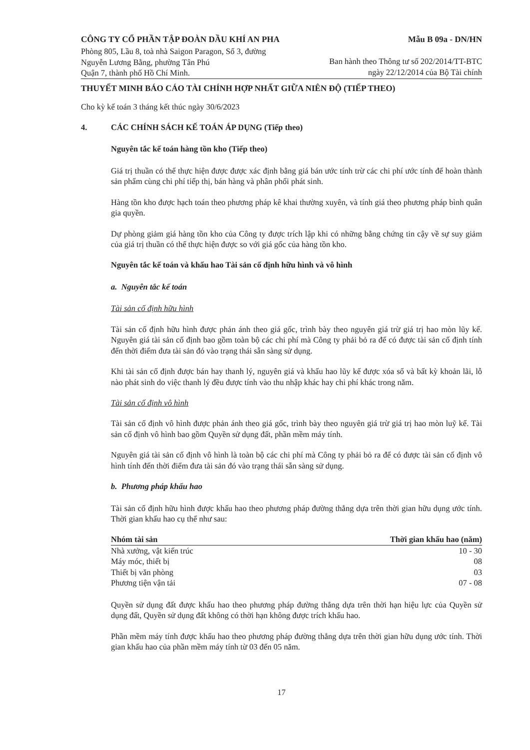CÔNG TY CỔ PHẦN TẬP ĐOÀN DẦU KHÍ AN PHA
Phòng 805, Lầu 8, toà nhà Saigon Paragon, Số 3, đường
Nguyễn Lương Bằng, phường Tân Phú
Quận 7, thành phố Hồ Chí Minh.
Mẫu B 09a - DN/HN
Ban hành theo Thông tư số 202/2014/TT-BTC
ngày 22/12/2014 của Bộ Tài chính
THUYẾT MINH BÁO CÁO TÀI CHÍNH HỢP NHẤT GIỮA NIÊN ĐỘ (TIẾP THEO)
Cho kỳ kế toán 3 tháng kết thúc ngày 30/6/2023
4. CÁC CHÍNH SÁCH KẾ TOÁN ÁP DỤNG (Tiếp theo)
Nguyên tắc kế toán hàng tồn kho (Tiếp theo)
Giá trị thuần có thể thực hiện được được xác định bằng giá bán ước tính trừ các chi phí ước tính để hoàn thành sản phẩm cùng chi phí tiếp thị, bán hàng và phân phối phát sinh.
Hàng tồn kho được hạch toán theo phương pháp kê khai thường xuyên, và tính giá theo phương pháp bình quân gia quyền.
Dự phòng giảm giá hàng tồn kho của Công ty được trích lập khi có những bằng chứng tin cậy về sự suy giảm của giá trị thuần có thể thực hiện được so với giá gốc của hàng tồn kho.
Nguyên tắc kế toán và khấu hao Tài sản cố định hữu hình và vô hình
a. Nguyên tắc kế toán
Tài sản cố định hữu hình
Tài sản cố định hữu hình được phản ánh theo giá gốc, trình bày theo nguyên giá trừ giá trị hao mòn lũy kế. Nguyên giá tài sản cố định bao gồm toàn bộ các chi phí mà Công ty phải bỏ ra để có được tài sản cố định tính đến thời điểm đưa tài sản đó vào trạng thái sẵn sàng sử dụng.
Khi tài sản cố định được bán hay thanh lý, nguyên giá và khấu hao lũy kế được xóa sổ và bất kỳ khoản lãi, lỗ nào phát sinh do việc thanh lý đều được tính vào thu nhập khác hay chi phí khác trong năm.
Tài sản cố định vô hình
Tài sản cố định vô hình được phản ánh theo giá gốc, trình bày theo nguyên giá trừ giá trị hao mòn luỹ kế. Tài sản cố định vô hình bao gồm Quyền sử dụng đất, phần mềm máy tính.
Nguyên giá tài sản cố định vô hình là toàn bộ các chi phí mà Công ty phải bỏ ra để có được tài sản cố định vô hình tính đến thời điểm đưa tài sản đó vào trạng thái sẵn sàng sử dụng.
b. Phương pháp khấu hao
Tài sản cố định hữu hình được khấu hao theo phương pháp đường thẳng dựa trên thời gian hữu dụng ước tính. Thời gian khấu hao cụ thể như sau:
| Nhóm tài sản | Thời gian khấu hao (năm) |
| --- | --- |
| Nhà xưởng, vật kiến trúc | 10 - 30 |
| Máy móc, thiết bị | 08 |
| Thiết bị văn phòng | 03 |
| Phương tiện vận tải | 07 - 08 |
Quyền sử dụng đất được khấu hao theo phương pháp đường thẳng dựa trên thời hạn hiệu lực của Quyền sử dụng đất, Quyền sử dụng đất không có thời hạn không được trích khấu hao.
Phần mềm máy tính được khấu hao theo phương pháp đường thẳng dựa trên thời gian hữu dụng ước tính. Thời gian khấu hao của phần mềm máy tính từ 03 đến 05 năm.
17